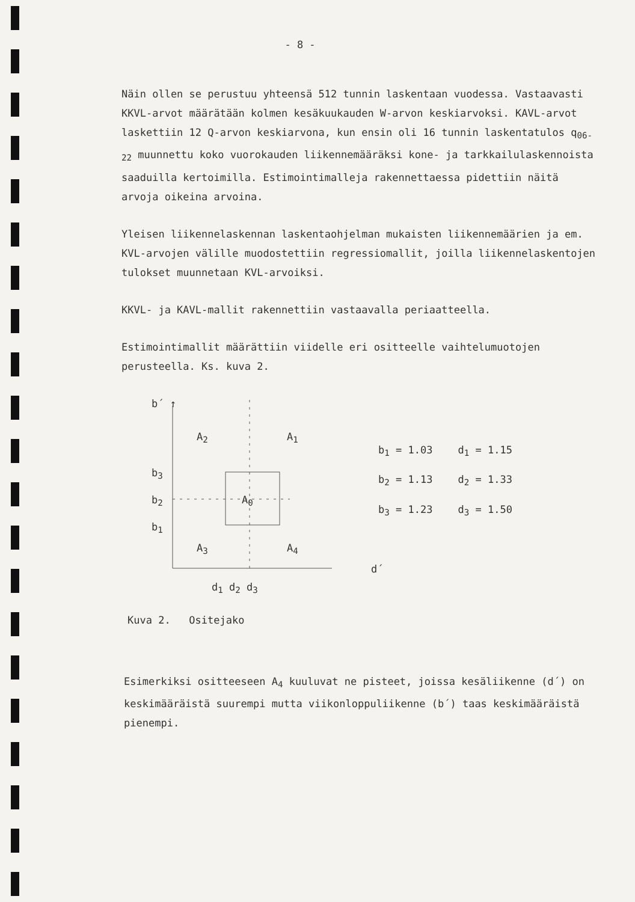- 8 -
Näin ollen se perustuu yhteensä 512 tunnin laskentaan vuodessa. Vastaavasti KKVL-arvot määrätään kolmen kesäkuukauden W-arvon keskiarvoksi. KAVL-arvot laskettiin 12 Q-arvon keskiarvona, kun ensin oli 16 tunnin laskentatulos q<sub>06-22</sub> muunnettu koko vuorokauden liikennemääräksi kone- ja tarkkailulaskennoista saaduilla kertoimilla. Estimointimalleja rakennettaessa pidettiin näitä arvoja oikeina arvoina.
Yleisen liikennelaskennan laskentaohjelman mukaisten liikennemäärien ja em. KVL-arvojen välille muodostettiin regressiomallit, joilla liikennelaskentojen tulokset muunnetaan KVL-arvoiksi.
KKVL- ja KAVL-mallit rakennettiin vastaavalla periaatteella.
Estimointimallit määrättiin viidelle eri ositteelle vaihtelumuotojen perusteella. Ks. kuva 2.
b´ ↑
A<sub>2</sub> A<sub>1</sub>
b<sub>3</sub>
b<sub>2</sub>
b<sub>1</sub>
A<sub>0</sub>
A<sub>3</sub> A<sub>4</sub>
d´
d<sub>1</sub> d<sub>2</sub> d<sub>3</sub>
| b<sub>1</sub> = 1.03 | d<sub>1</sub> = 1.15 |
| b<sub>2</sub> = 1.13 | d<sub>2</sub> = 1.33 |
| b<sub>3</sub> = 1.23 | d<sub>3</sub> = 1.50 |
Kuva 2. Ositejako
Esimerkiksi ositteeseen A<sub>4</sub> kuuluvat ne pisteet, joissa kesäliikenne (d´) on keskimääräistä suurempi mutta viikonloppuliikenne (b´) taas keskimääräistä pienempi.